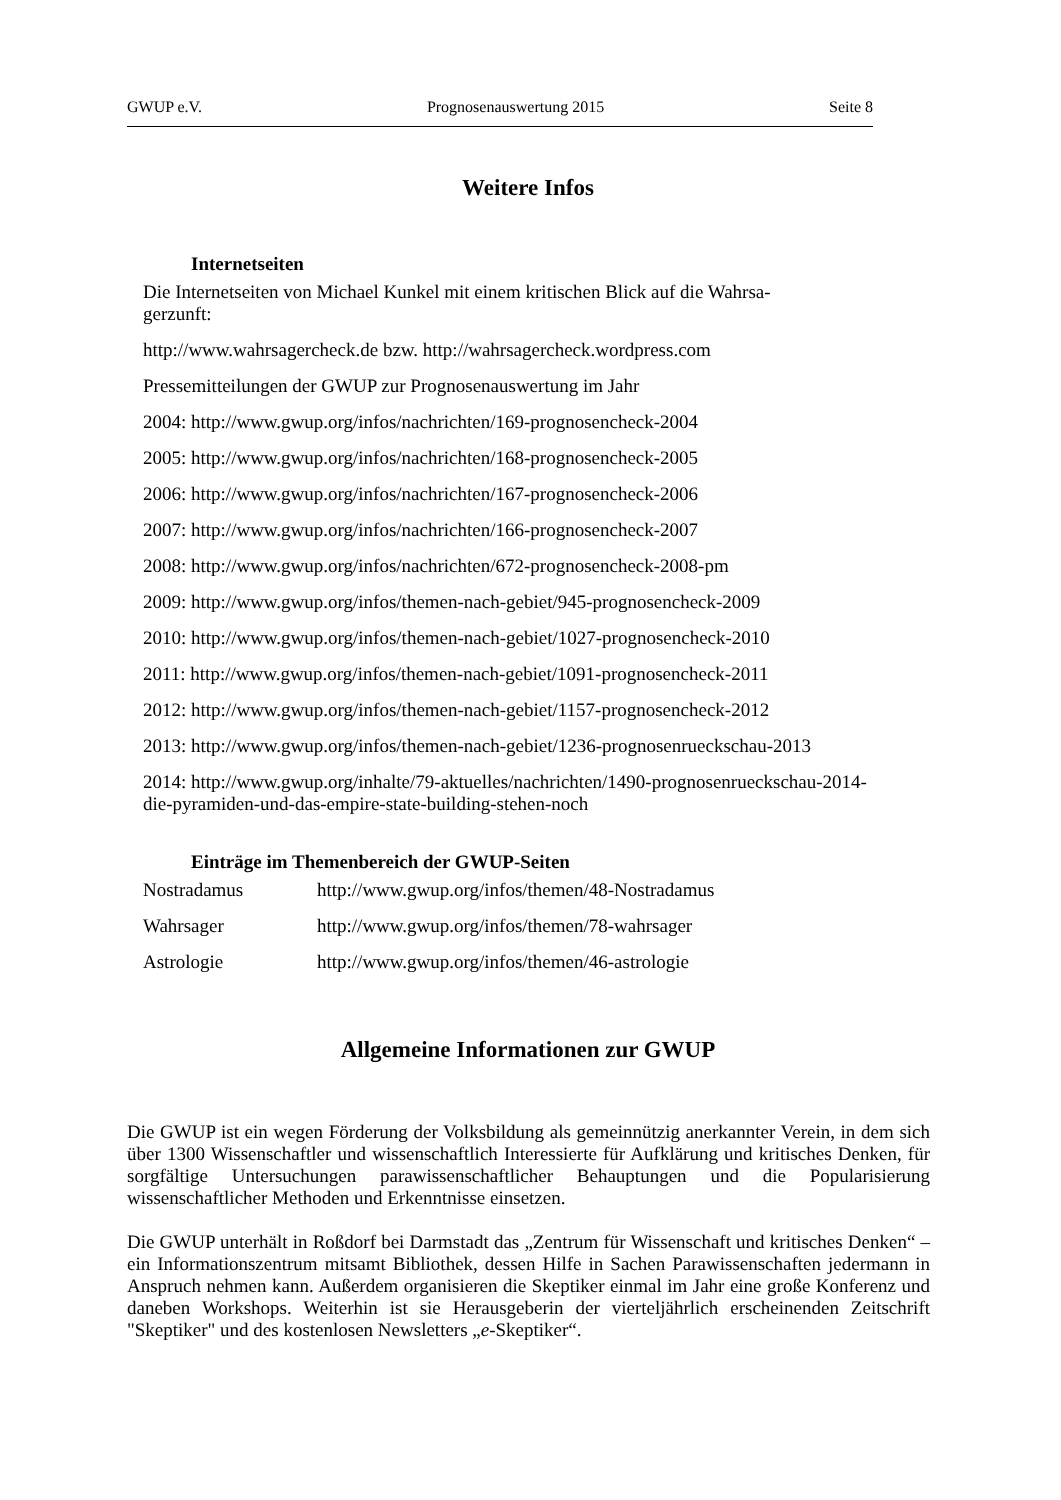GWUP e.V. Prognosenauswertung 2015 Seite 8
Weitere Infos
Internetseiten
Die Internetseiten von Michael Kunkel mit einem kritischen Blick auf die Wahrsa-
gerzunft:
http://www.wahrsagercheck.de bzw. http://wahrsagercheck.wordpress.com
Pressemitteilungen der GWUP zur Prognosenauswertung im Jahr
2004: http://www.gwup.org/infos/nachrichten/169-prognosencheck-2004
2005: http://www.gwup.org/infos/nachrichten/168-prognosencheck-2005
2006: http://www.gwup.org/infos/nachrichten/167-prognosencheck-2006
2007: http://www.gwup.org/infos/nachrichten/166-prognosencheck-2007
2008: http://www.gwup.org/infos/nachrichten/672-prognosencheck-2008-pm
2009: http://www.gwup.org/infos/themen-nach-gebiet/945-prognosencheck-2009
2010: http://www.gwup.org/infos/themen-nach-gebiet/1027-prognosencheck-2010
2011: http://www.gwup.org/infos/themen-nach-gebiet/1091-prognosencheck-2011
2012: http://www.gwup.org/infos/themen-nach-gebiet/1157-prognosencheck-2012
2013: http://www.gwup.org/infos/themen-nach-gebiet/1236-prognosenrueckschau-2013
2014: http://www.gwup.org/inhalte/79-aktuelles/nachrichten/1490-prognosenrueckschau-2014-
die-pyramiden-und-das-empire-state-building-stehen-noch
Einträge im Themenbereich der GWUP-Seiten
| Nostradamus | http://www.gwup.org/infos/themen/48-Nostradamus |
| Wahrsager | http://www.gwup.org/infos/themen/78-wahrsager |
| Astrologie | http://www.gwup.org/infos/themen/46-astrologie |
Allgemeine Informationen zur GWUP
Die GWUP ist ein wegen Förderung der Volksbildung als gemeinnützig anerkannter Verein, in dem sich über 1300 Wissenschaftler und wissenschaftlich Interessierte für Aufklärung und kritisches Denken, für sorgfältige Untersuchungen parawissenschaftlicher Behauptungen und die Popularisierung wissenschaftlicher Methoden und Erkenntnisse einsetzen.
Die GWUP unterhält in Roßdorf bei Darmstadt das „Zentrum für Wissenschaft und kritisches Denken“ – ein Informationszentrum mitsamt Bibliothek, dessen Hilfe in Sachen Parawissenschaften jedermann in Anspruch nehmen kann. Außerdem organisieren die Skeptiker einmal im Jahr eine große Konferenz und daneben Workshops. Weiterhin ist sie Herausgeberin der vierteljährlich erscheinenden Zeitschrift "Skeptiker" und des kostenlosen Newsletters „e-Skeptiker“.